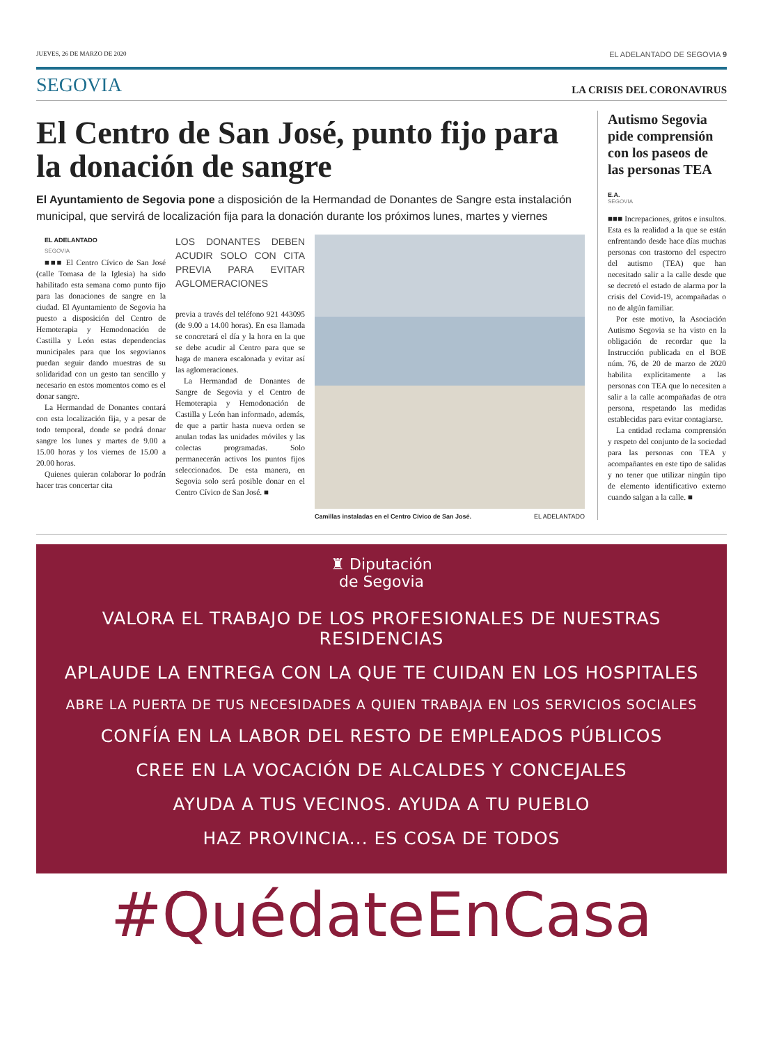JUEVES, 26 DE MARZO DE 2020 EL ADELANTADO DE SEGOVIA 9
SEGOVIA LA CRISIS DEL CORONAVIRUS
El Centro de San José, punto fijo para la donación de sangre
El Ayuntamiento de Segovia pone a disposición de la Hermandad de Donantes de Sangre esta instalación municipal, que servirá de localización fija para la donación durante los próximos lunes, martes y viernes
EL ADELANTADO
SEGOVIA
■■■ El Centro Cívico de San José (calle Tomasa de la Iglesia) ha sido habilitado esta semana como punto fijo para las donaciones de sangre en la ciudad. El Ayuntamiento de Segovia ha puesto a disposición del Centro de Hemoterapia y Hemodonación de Castilla y León estas dependencias municipales para que los segovianos puedan seguir dando muestras de su solidaridad con un gesto tan sencillo y necesario en estos momentos como es el donar sangre.
La Hermandad de Donantes contará con esta localización fija, y a pesar de todo temporal, donde se podrá donar sangre los lunes y martes de 9.00 a 15.00 horas y los viernes de 15.00 a 20.00 horas.
Quienes quieran colaborar lo podrán hacer tras concertar cita
LOS DONANTES DEBEN ACUDIR SOLO CON CITA PREVIA PARA EVITAR AGLOMERACIONES
previa a través del teléfono 921 443095 (de 9.00 a 14.00 horas). En esa llamada se concretará el día y la hora en la que se debe acudir al Centro para que se haga de manera escalonada y evitar así las aglomeraciones.
La Hermandad de Donantes de Sangre de Segovia y el Centro de Hemoterapia y Hemodonación de Castilla y León han informado, además, de que a partir hasta nueva orden se anulan todas las unidades móviles y las colectas programadas. Solo permanecerán activos los puntos fijos seleccionados. De esta manera, en Segovia solo será posible donar en el Centro Cívico de San José. ■
Camillas instaladas en el Centro Cívico de San José. EL ADELANTADO
Autismo Segovia pide comprensión con los paseos de las personas TEA
E.A.
SEGOVIA
■■■ Increpaciones, gritos e insultos. Esta es la realidad a la que se están enfrentando desde hace días muchas personas con trastorno del espectro del autismo (TEA) que han necesitado salir a la calle desde que se decretó el estado de alarma por la crisis del Covid-19, acompañadas o no de algún familiar.
Por este motivo, la Asociación Autismo Segovia se ha visto en la obligación de recordar que la Instrucción publicada en el BOE núm. 76, de 20 de marzo de 2020 habilita explícitamente a las personas con TEA que lo necesiten a salir a la calle acompañadas de otra persona, respetando las medidas establecidas para evitar contagiarse.
La entidad reclama comprensión y respeto del conjunto de la sociedad para las personas con TEA y acompañantes en este tipo de salidas y no tener que utilizar ningún tipo de elemento identificativo externo cuando salgan a la calle. ■
♜ Diputación
de Segovia
VALORA EL TRABAJO DE LOS PROFESIONALES DE NUESTRAS RESIDENCIAS
APLAUDE LA ENTREGA CON LA QUE TE CUIDAN EN LOS HOSPITALES
ABRE LA PUERTA DE TUS NECESIDADES A QUIEN TRABAJA EN LOS SERVICIOS SOCIALES
CONFÍA EN LA LABOR DEL RESTO DE EMPLEADOS PÚBLICOS
CREE EN LA VOCACIÓN DE ALCALDES Y CONCEJALES
AYUDA A TUS VECINOS. AYUDA A TU PUEBLO
HAZ PROVINCIA... ES COSA DE TODOS
#QuédateEnCasa